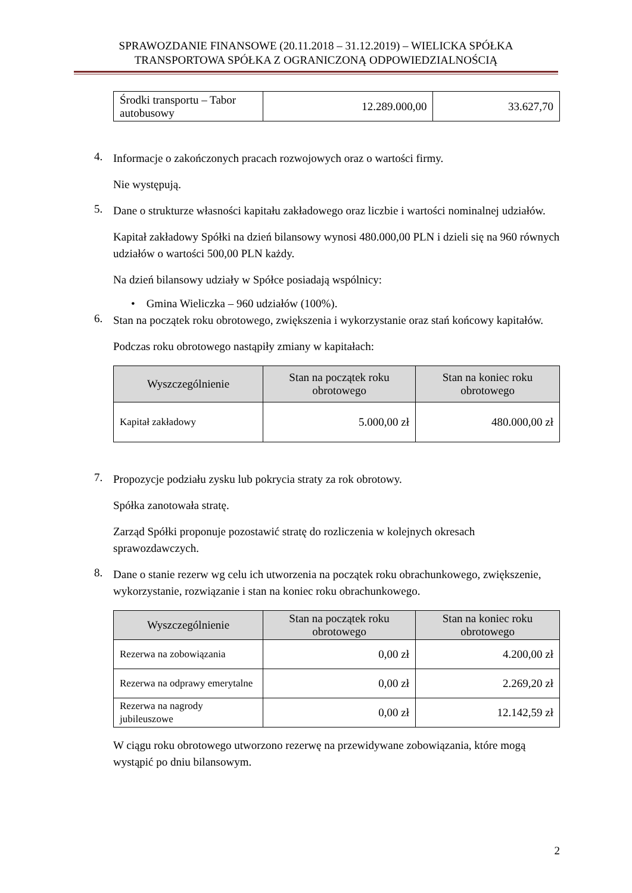SPRAWOZDANIE FINANSOWE (20.11.2018 – 31.12.2019) – WIELICKA SPÓŁKA
TRANSPORTOWA SPÓŁKA Z OGRANICZONĄ ODPOWIEDZIALNOŚCIĄ
| Środki transportu – Tabor autobusowy | 12.289.000,00 | 33.627,70 |
4.
Informacje o zakończonych pracach rozwojowych oraz o wartości firmy.
Nie występują.
5.
Dane o strukturze własności kapitału zakładowego oraz liczbie i wartości nominalnej udziałów.
Kapitał zakładowy Spółki na dzień bilansowy wynosi 480.000,00 PLN i dzieli się na 960 równych udziałów o wartości 500,00 PLN każdy.
Na dzień bilansowy udziały w Spółce posiadają wspólnicy:
• Gmina Wieliczka – 960 udziałów (100%).
6.
Stan na początek roku obrotowego, zwiększenia i wykorzystanie oraz stań końcowy kapitałów.
Podczas roku obrotowego nastąpiły zmiany w kapitałach:
| Wyszczególnienie | Stan na początek roku obrotowego | Stan na koniec roku obrotowego |
| --- | --- | --- |
| Kapitał zakładowy | 5.000,00 zł | 480.000,00 zł |
7.
Propozycje podziału zysku lub pokrycia straty za rok obrotowy.
Spółka zanotowała stratę.
Zarząd Spółki proponuje pozostawić stratę do rozliczenia w kolejnych okresach sprawozdawczych.
8.
Dane o stanie rezerw wg celu ich utworzenia na początek roku obrachunkowego, zwiększenie, wykorzystanie, rozwiązanie i stan na koniec roku obrachunkowego.
| Wyszczególnienie | Stan na początek roku obrotowego | Stan na koniec roku obrotowego |
| --- | --- | --- |
| Rezerwa na zobowiązania | 0,00 zł | 4.200,00 zł |
| Rezerwa na odprawy emerytalne | 0,00 zł | 2.269,20 zł |
| Rezerwa na nagrody jubileuszowe | 0,00 zł | 12.142,59 zł |
W ciągu roku obrotowego utworzono rezerwę na przewidywane zobowiązania, które mogą wystąpić po dniu bilansowym.
2